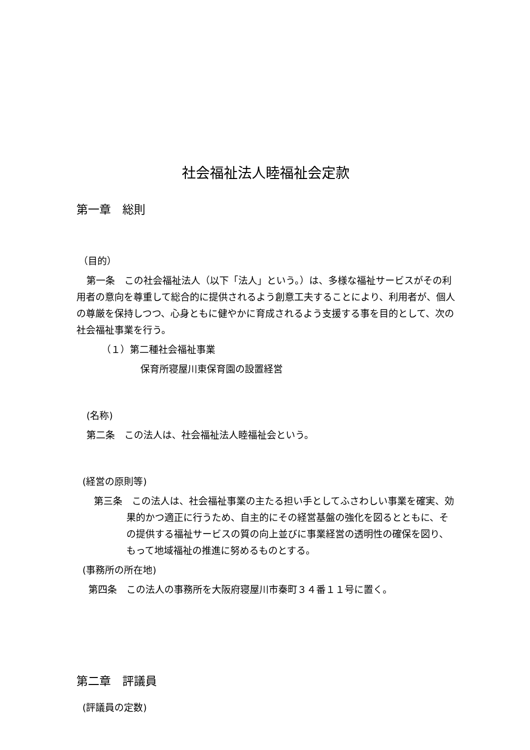社会福祉法人睦福祉会定款
第一章　総則
（目的）
第一条　この社会福祉法人（以下「法人」という。）は、多様な福祉サービスがその利用者の意向を尊重して総合的に提供されるよう創意工夫することにより、利用者が、個人の尊厳を保持しつつ、心身ともに健やかに育成されるよう支援する事を目的として、次の社会福祉事業を行う。
（１）第二種社会福祉事業
保育所寝屋川東保育園の設置経営
(名称)
第二条　この法人は、社会福祉法人睦福祉会という。
(経営の原則等)
　第三条　この法人は、社会福祉事業の主たる担い手としてふさわしい事業を確実、効果的かつ適正に行うため、自主的にその経営基盤の強化を図るとともに、その提供する福祉サービスの質の向上並びに事業経営の透明性の確保を図り、もって地域福祉の推進に努めるものとする。
(事務所の所在地)
第四条　この法人の事務所を大阪府寝屋川市秦町３４番１１号に置く。
第二章　評議員
(評議員の定数)